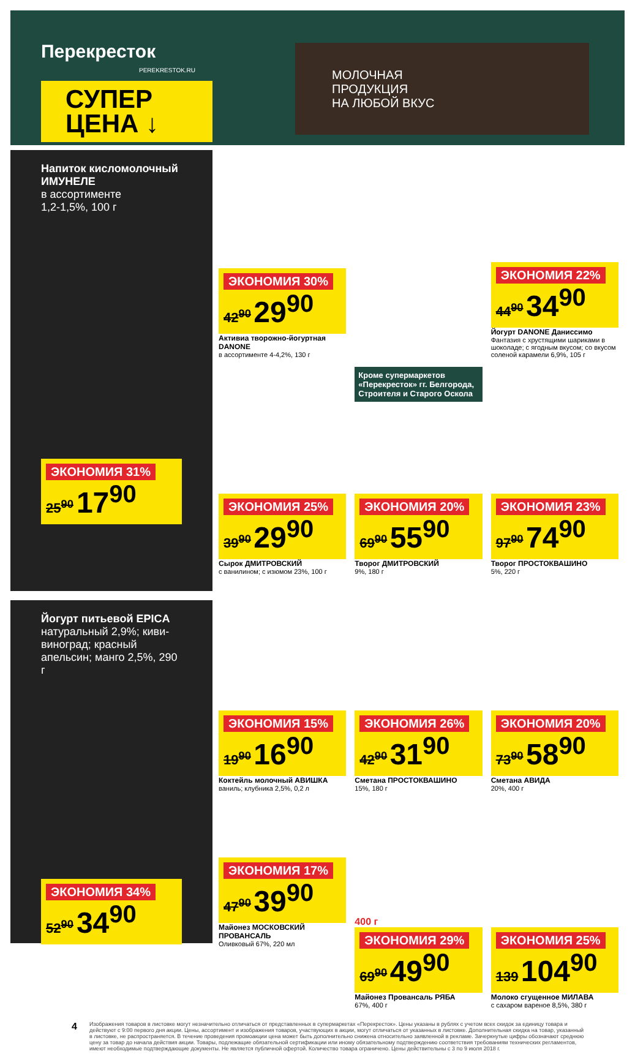Перекресток
PEREKRESTOK.RU
СУПЕР
ЦЕНА ↓
МОЛОЧНАЯ
ПРОДУКЦИЯ
НА ЛЮБОЙ ВКУС
Напиток кисломолочный ИМУНЕЛЕ
в ассортименте
1,2-1,5%, 100 г
ЭКОНОМИЯ 31% 25<sup>90</sup> 17<sup>90</sup>
Йогурт питьевой EPICA
натуральный 2,9%; киви-виноград; красный апельсин; манго 2,5%, 290 г
ЭКОНОМИЯ 34% 52<sup>90</sup> 34<sup>90</sup>
ЭКОНОМИЯ 30% 42<sup>90</sup> 29<sup>90</sup>
Активиа творожно-йогуртная DANONE
в ассортименте 4-4,2%, 130 г
ЭКОНОМИЯ 22% 44<sup>90</sup> 34<sup>90</sup>
Йогурт DANONE Даниссимо
Фантазия с хрустящими шариками в шоколаде; с ягодным вкусом; со вкусом соленой карамели 6,9%, 105 г
ЭКОНОМИЯ 25% 39<sup>90</sup> 29<sup>90</sup>
Сырок ДМИТРОВСКИЙ
с ванилином; с изюмом 23%, 100 г
Кроме супермаркетов «Перекресток» гг. Белгорода, Строителя и Старого Оскола
ЭКОНОМИЯ 20% 69<sup>90</sup> 55<sup>90</sup>
Творог ДМИТРОВСКИЙ
9%, 180 г
ЭКОНОМИЯ 23% 97<sup>90</sup> 74<sup>90</sup>
Творог ПРОСТОКВАШИНО
5%, 220 г
ЭКОНОМИЯ 15% 19<sup>90</sup> 16<sup>90</sup>
Коктейль молочный АВИШКА
ваниль; клубника 2,5%, 0,2 л
ЭКОНОМИЯ 26% 42<sup>90</sup> 31<sup>90</sup>
Сметана ПРОСТОКВАШИНО
15%, 180 г
ЭКОНОМИЯ 20% 73<sup>90</sup> 58<sup>90</sup>
Сметана АВИДА
20%, 400 г
ЭКОНОМИЯ 17% 47<sup>90</sup> 39<sup>90</sup>
Майонез МОСКОВСКИЙ ПРОВАНСАЛЬ
Оливковый 67%, 220 мл
400 г
ЭКОНОМИЯ 29% 69<sup>90</sup> 49<sup>90</sup>
Майонез Провансаль РЯБА
67%, 400 г
ЭКОНОМИЯ 25% 139 104<sup>90</sup>
Молоко сгущенное МИЛАВА
с сахаром вареное 8,5%, 380 г
4
Изображения товаров в листовке могут незначительно отличаться от представленных в супермаркетах «Перекресток». Цены указаны в рублях с учетом всех скидок за единицу товара и действуют с 9:00 первого дня акции. Цены, ассортимент и изображения товаров, участвующих в акции, могут отличаться от указанных в листовке. Дополнительная скидка на товар, указанный в листовке, не распространяется. В течение проведения промоакции цена может быть дополнительно снижена относительно заявленной в рекламе. Зачеркнутые цифры обозначают среднюю цену за товар до начала действия акции. Товары, подлежащие обязательной сертификации или иному обязательному подтверждению соответствия требованиям технических регламентов, имеют необходимые подтверждающие документы. Не является публичной офертой. Количество товара ограничено. Цены действительны с 3 по 9 июля 2018 г.